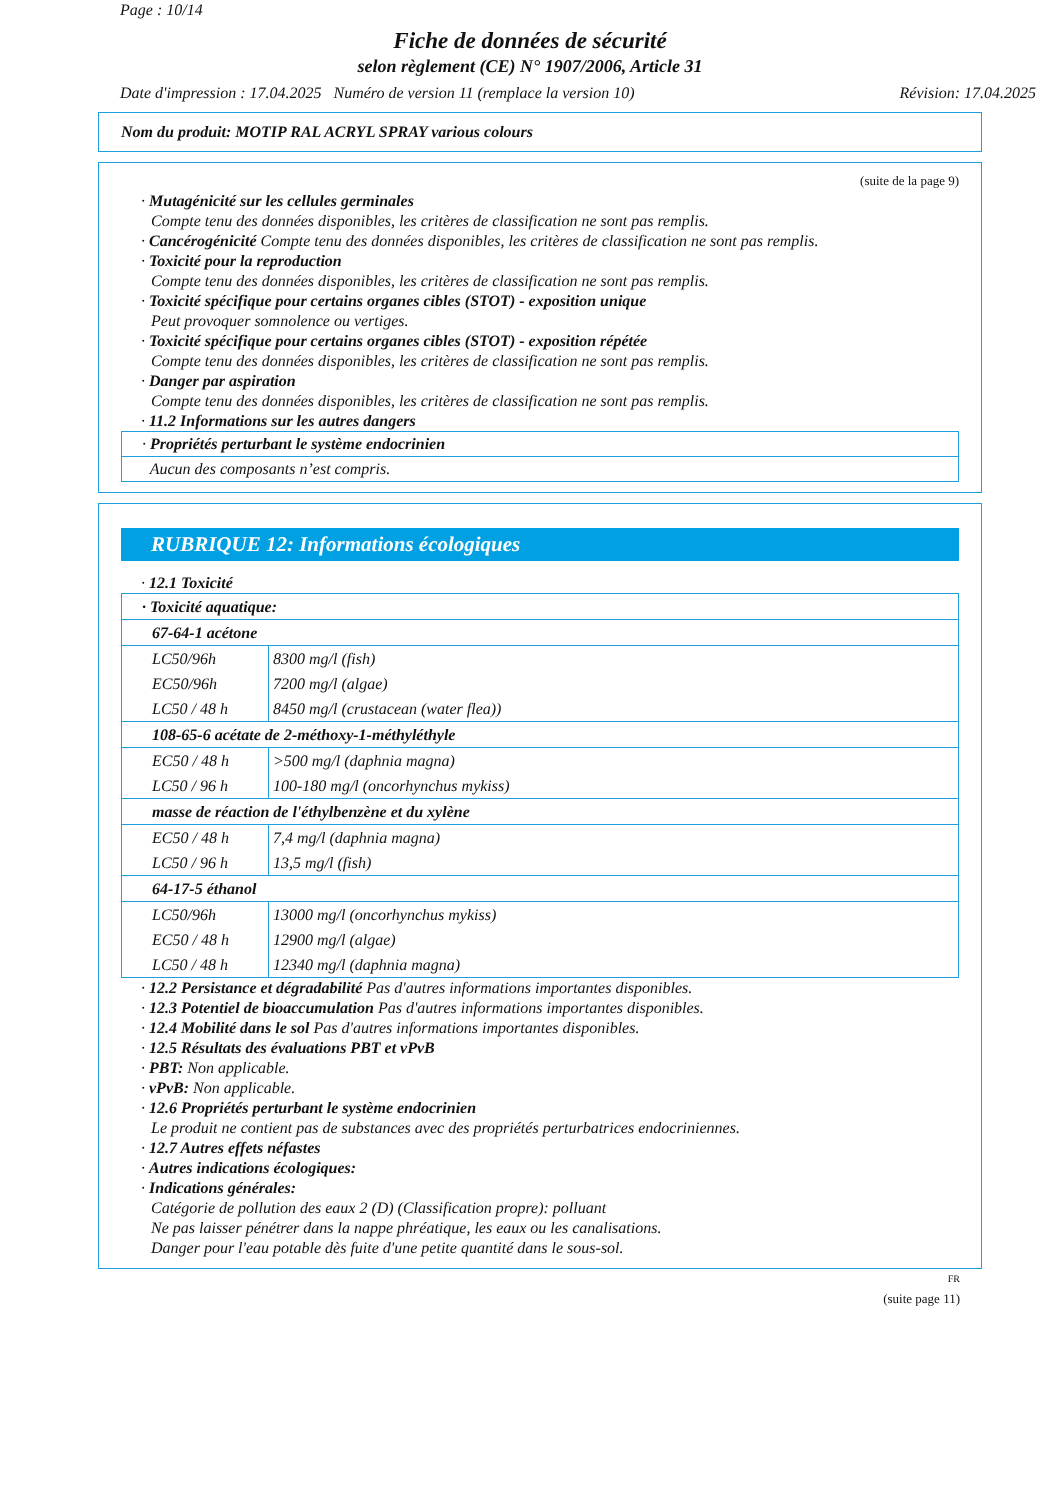Page : 10/14
Fiche de données de sécurité
selon règlement (CE) N° 1907/2006, Article 31
Date d'impression : 17.04.2025 Numéro de version 11 (remplace la version 10) Révision: 17.04.2025
Nom du produit: MOTIP RAL ACRYL SPRAY various colours
(suite de la page 9)
· Mutagénicité sur les cellules germinales
Compte tenu des données disponibles, les critères de classification ne sont pas remplis.
· Cancérogénicité Compte tenu des données disponibles, les critères de classification ne sont pas remplis.
· Toxicité pour la reproduction
Compte tenu des données disponibles, les critères de classification ne sont pas remplis.
· Toxicité spécifique pour certains organes cibles (STOT) - exposition unique
Peut provoquer somnolence ou vertiges.
· Toxicité spécifique pour certains organes cibles (STOT) - exposition répétée
Compte tenu des données disponibles, les critères de classification ne sont pas remplis.
· Danger par aspiration
Compte tenu des données disponibles, les critères de classification ne sont pas remplis.
· 11.2 Informations sur les autres dangers
· Propriétés perturbant le système endocrinien
Aucun des composants n’est compris.
RUBRIQUE 12: Informations écologiques
· 12.1 Toxicité
| · Toxicité aquatique: | |
| 67-64-1 acétone | |
| LC50/96h | 8300 mg/l (fish) |
| EC50/96h | 7200 mg/l (algae) |
| LC50 / 48 h | 8450 mg/l (crustacean (water flea)) |
| 108-65-6 acétate de 2-méthoxy-1-méthyléthyle | |
| EC50 / 48 h | >500 mg/l (daphnia magna) |
| LC50 / 96 h | 100-180 mg/l (oncorhynchus mykiss) |
| masse de réaction de l'éthylbenzène et du xylène | |
| EC50 / 48 h | 7,4 mg/l (daphnia magna) |
| LC50 / 96 h | 13,5 mg/l (fish) |
| 64-17-5 éthanol | |
| LC50/96h | 13000 mg/l (oncorhynchus mykiss) |
| EC50 / 48 h | 12900 mg/l (algae) |
| LC50 / 48 h | 12340 mg/l (daphnia magna) |
· 12.2 Persistance et dégradabilité Pas d'autres informations importantes disponibles.
· 12.3 Potentiel de bioaccumulation Pas d'autres informations importantes disponibles.
· 12.4 Mobilité dans le sol Pas d'autres informations importantes disponibles.
· 12.5 Résultats des évaluations PBT et vPvB
· PBT: Non applicable.
· vPvB: Non applicable.
· 12.6 Propriétés perturbant le système endocrinien
Le produit ne contient pas de substances avec des propriétés perturbatrices endocriniennes.
· 12.7 Autres effets néfastes
· Autres indications écologiques:
· Indications générales:
Catégorie de pollution des eaux 2 (D) (Classification propre): polluant
Ne pas laisser pénétrer dans la nappe phréatique, les eaux ou les canalisations.
Danger pour l'eau potable dès fuite d'une petite quantité dans le sous-sol.
FR
(suite page 11)